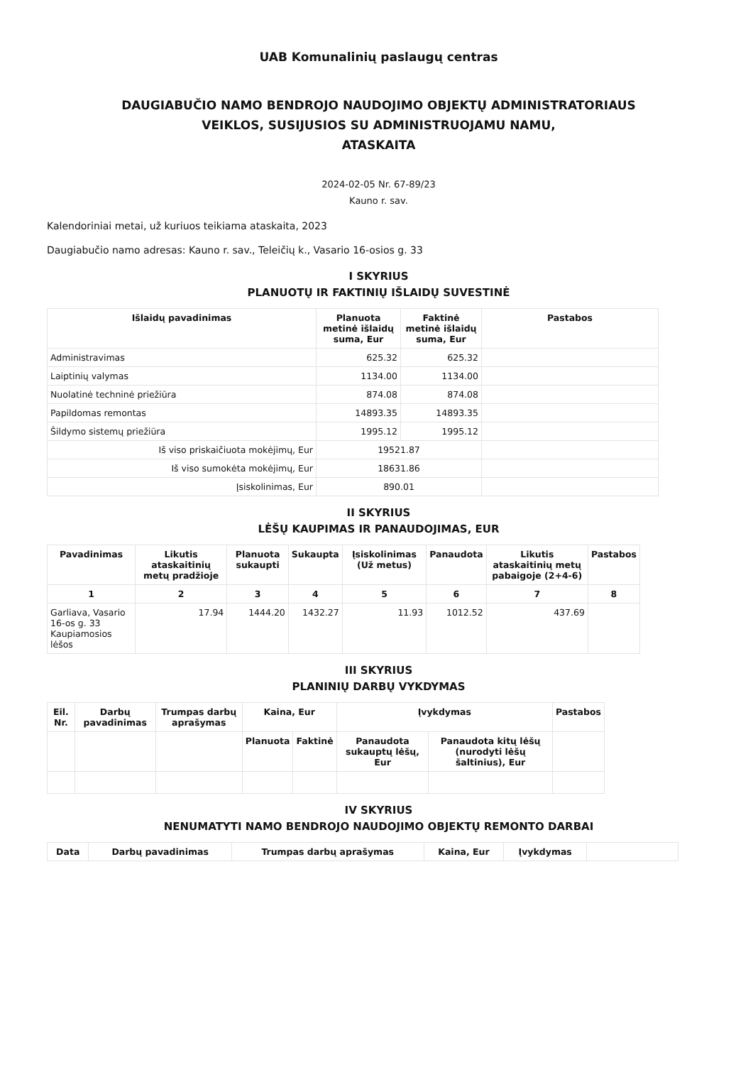UAB Komunalinių paslaugų centras
DAUGIABUČIO NAMO BENDROJO NAUDOJIMO OBJEKTŲ ADMINISTRATORIAUS
VEIKLOS, SUSIJUSIOS SU ADMINISTRUOJAMU NAMU,
ATASKAITA
2024-02-05 Nr. 67-89/23
Kauno r. sav.
Kalendoriniai metai, už kuriuos teikiama ataskaita, 2023
Daugiabučio namo adresas: Kauno r. sav., Teleičių k., Vasario 16-osios g. 33
I SKYRIUS
PLANUOTŲ IR FAKTINIŲ IŠLAIDŲ SUVESTINĖ
| Išlaidų pavadinimas | Planuota metinė išlaidų suma, Eur | Faktinė metinė išlaidų suma, Eur | Pastabos |
| --- | --- | --- | --- |
| Administravimas | 625.32 | 625.32 | |
| Laiptinių valymas | 1134.00 | 1134.00 | |
| Nuolatinė techninė priežiūra | 874.08 | 874.08 | |
| Papildomas remontas | 14893.35 | 14893.35 | |
| Šildymo sistemų priežiūra | 1995.12 | 1995.12 | |
| Iš viso priskaičiuota mokėjimų, Eur | 19521.87 | | |
| Iš viso sumokėta mokėjimų, Eur | 18631.86 | | |
| Įsiskolinimas, Eur | 890.01 | | |
II SKYRIUS
LĖŠŲ KAUPIMAS IR PANAUDOJIMAS, EUR
| Pavadinimas | Likutis ataskaitinių metų pradžioje | Planuota sukaupti | Sukaupta | Įsiskolinimas (Už metus) | Panaudota | Likutis ataskaitinių metų pabaigoje (2+4-6) | Pastabos |
| --- | --- | --- | --- | --- | --- | --- | --- |
| 1 | 2 | 3 | 4 | 5 | 6 | 7 | 8 |
| Garliava, Vasario 16-os g. 33 Kaupiamosios lėšos | 17.94 | 1444.20 | 1432.27 | 11.93 | 1012.52 | 437.69 | |
III SKYRIUS
PLANINIŲ DARBŲ VYKDYMAS
| Eil. Nr. | Darbų pavadinimas | Trumpas darbų aprašymas | Kaina, Eur | | Įvykdymas | | Pastabos |
| --- | --- | --- | --- | --- | --- | --- | --- |
| | | | Planuota | Faktinė | Panaudota sukauptų lėšų, Eur | Panaudota kitų lėšų (nurodyti lėšų šaltinius), Eur | |
IV SKYRIUS
NENUMATYTI NAMO BENDROJO NAUDOJIMO OBJEKTŲ REMONTO DARBAI
| Data | Darbų pavadinimas | Trumpas darbų aprašymas | Kaina, Eur | Įvykdymas | |
| --- | --- | --- | --- | --- | --- |